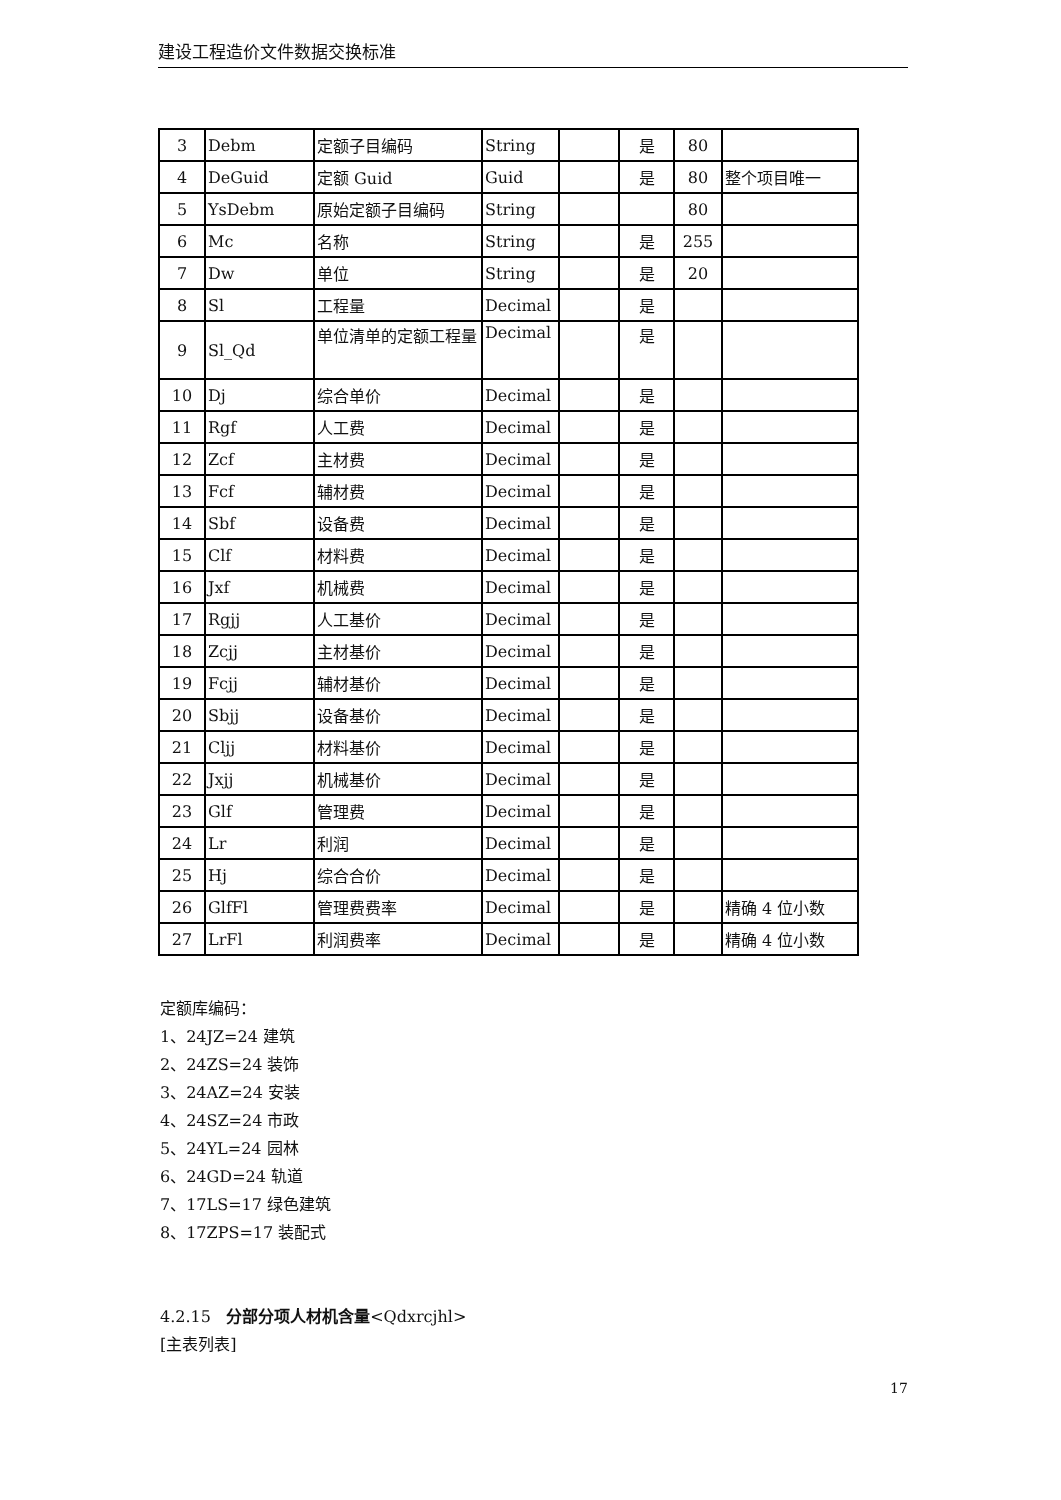建设工程造价文件数据交换标准
| 3 | Debm | 定额子目编码 | String | | 是 | 80 | |
| 4 | DeGuid | 定额 Guid | Guid | | 是 | 80 | 整个项目唯一 |
| 5 | YsDebm | 原始定额子目编码 | String | | | 80 | |
| 6 | Mc | 名称 | String | | 是 | 255 | |
| 7 | Dw | 单位 | String | | 是 | 20 | |
| 8 | Sl | 工程量 | Decimal | | 是 | | |
| 9 | Sl_Qd | 单位清单的定额工程量 | Decimal | | 是 | | |
| 10 | Dj | 综合单价 | Decimal | | 是 | | |
| 11 | Rgf | 人工费 | Decimal | | 是 | | |
| 12 | Zcf | 主材费 | Decimal | | 是 | | |
| 13 | Fcf | 辅材费 | Decimal | | 是 | | |
| 14 | Sbf | 设备费 | Decimal | | 是 | | |
| 15 | Clf | 材料费 | Decimal | | 是 | | |
| 16 | Jxf | 机械费 | Decimal | | 是 | | |
| 17 | Rgjj | 人工基价 | Decimal | | 是 | | |
| 18 | Zcjj | 主材基价 | Decimal | | 是 | | |
| 19 | Fcjj | 辅材基价 | Decimal | | 是 | | |
| 20 | Sbjj | 设备基价 | Decimal | | 是 | | |
| 21 | Cljj | 材料基价 | Decimal | | 是 | | |
| 22 | Jxjj | 机械基价 | Decimal | | 是 | | |
| 23 | Glf | 管理费 | Decimal | | 是 | | |
| 24 | Lr | 利润 | Decimal | | 是 | | |
| 25 | Hj | 综合合价 | Decimal | | 是 | | |
| 26 | GlfFl | 管理费费率 | Decimal | | 是 | | 精确 4 位小数 |
| 27 | LrFl | 利润费率 | Decimal | | 是 | | 精确 4 位小数 |
定额库编码：
1、24JZ=24 建筑
2、24ZS=24 装饰
3、24AZ=24 安装
4、24SZ=24 市政
5、24YL=24 园林
6、24GD=24 轨道
7、17LS=17 绿色建筑
8、17ZPS=17 装配式
4.2.15 分部分项人材机含量<Qdxrcjhl>
[主表列表]
17